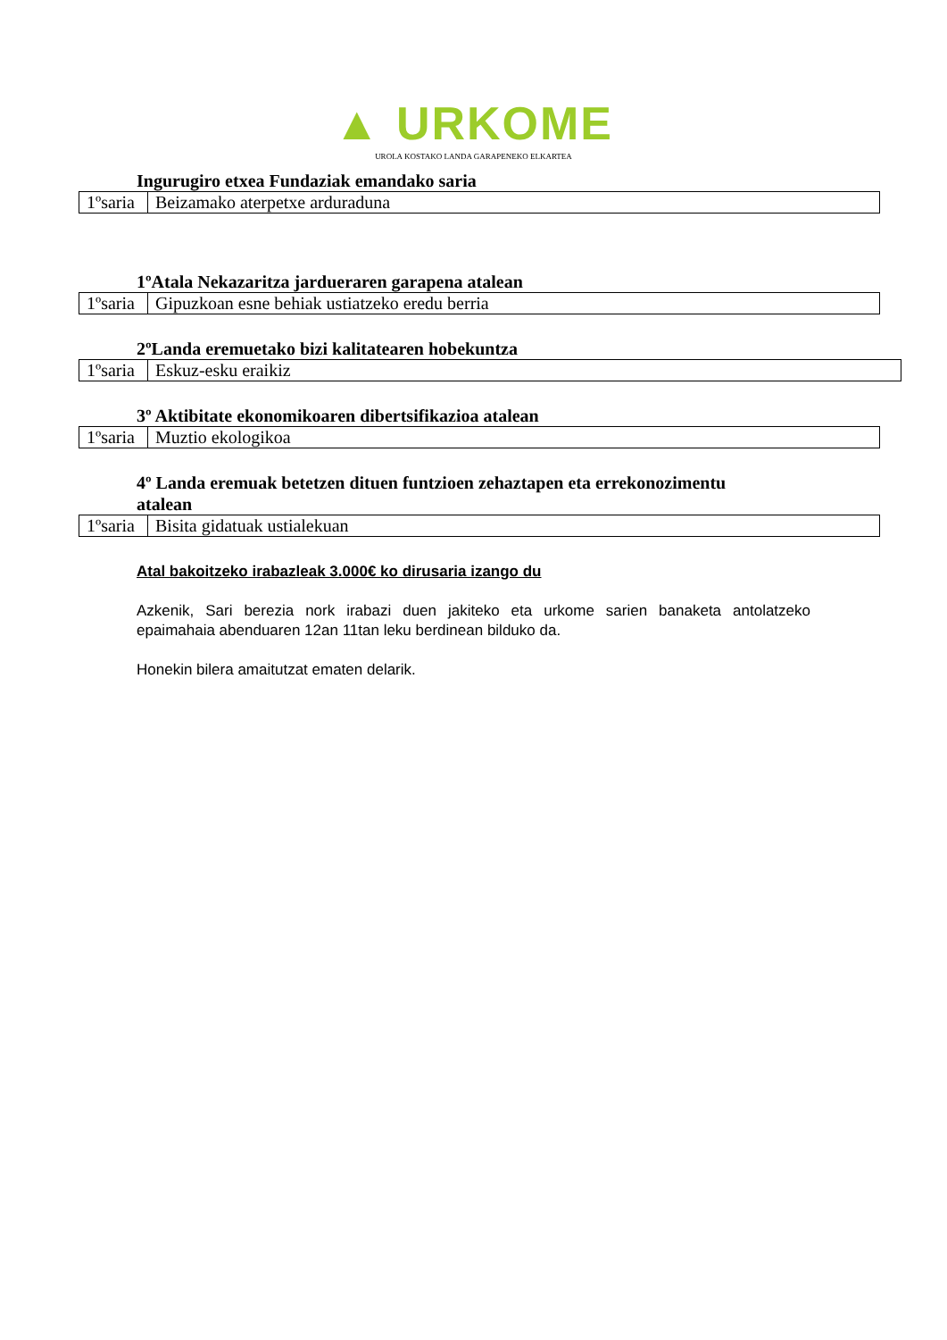▲ URKOME
UROLA KOSTAKO LANDA GARAPENEKO ELKARTEA
Ingurugiro etxea Fundaziak emandako saria
| 1ºsaria | Beizamako aterpetxe arduraduna |
1ºAtala Nekazaritza jardueraren garapena atalean
| 1ºsaria | Gipuzkoan esne behiak ustiatzeko eredu berria |
2ºLanda eremuetako bizi kalitatearen hobekuntza
| 1ºsaria | Eskuz-esku eraikiz |
3º Aktibitate ekonomikoaren dibertsifikazioa atalean
| 1ºsaria | Muztio ekologikoa |
4º Landa eremuak betetzen dituen funtzioen zehaztapen eta errekonozimentu atalean
| 1ºsaria | Bisita gidatuak ustialekuan |
Atal bakoitzeko irabazleak 3.000€ ko dirusaria izango du
Azkenik, Sari berezia nork irabazi duen jakiteko eta urkome sarien banaketa antolatzeko epaimahaia abenduaren 12an 11tan leku berdinean bilduko da.
Honekin bilera amaitutzat ematen delarik.